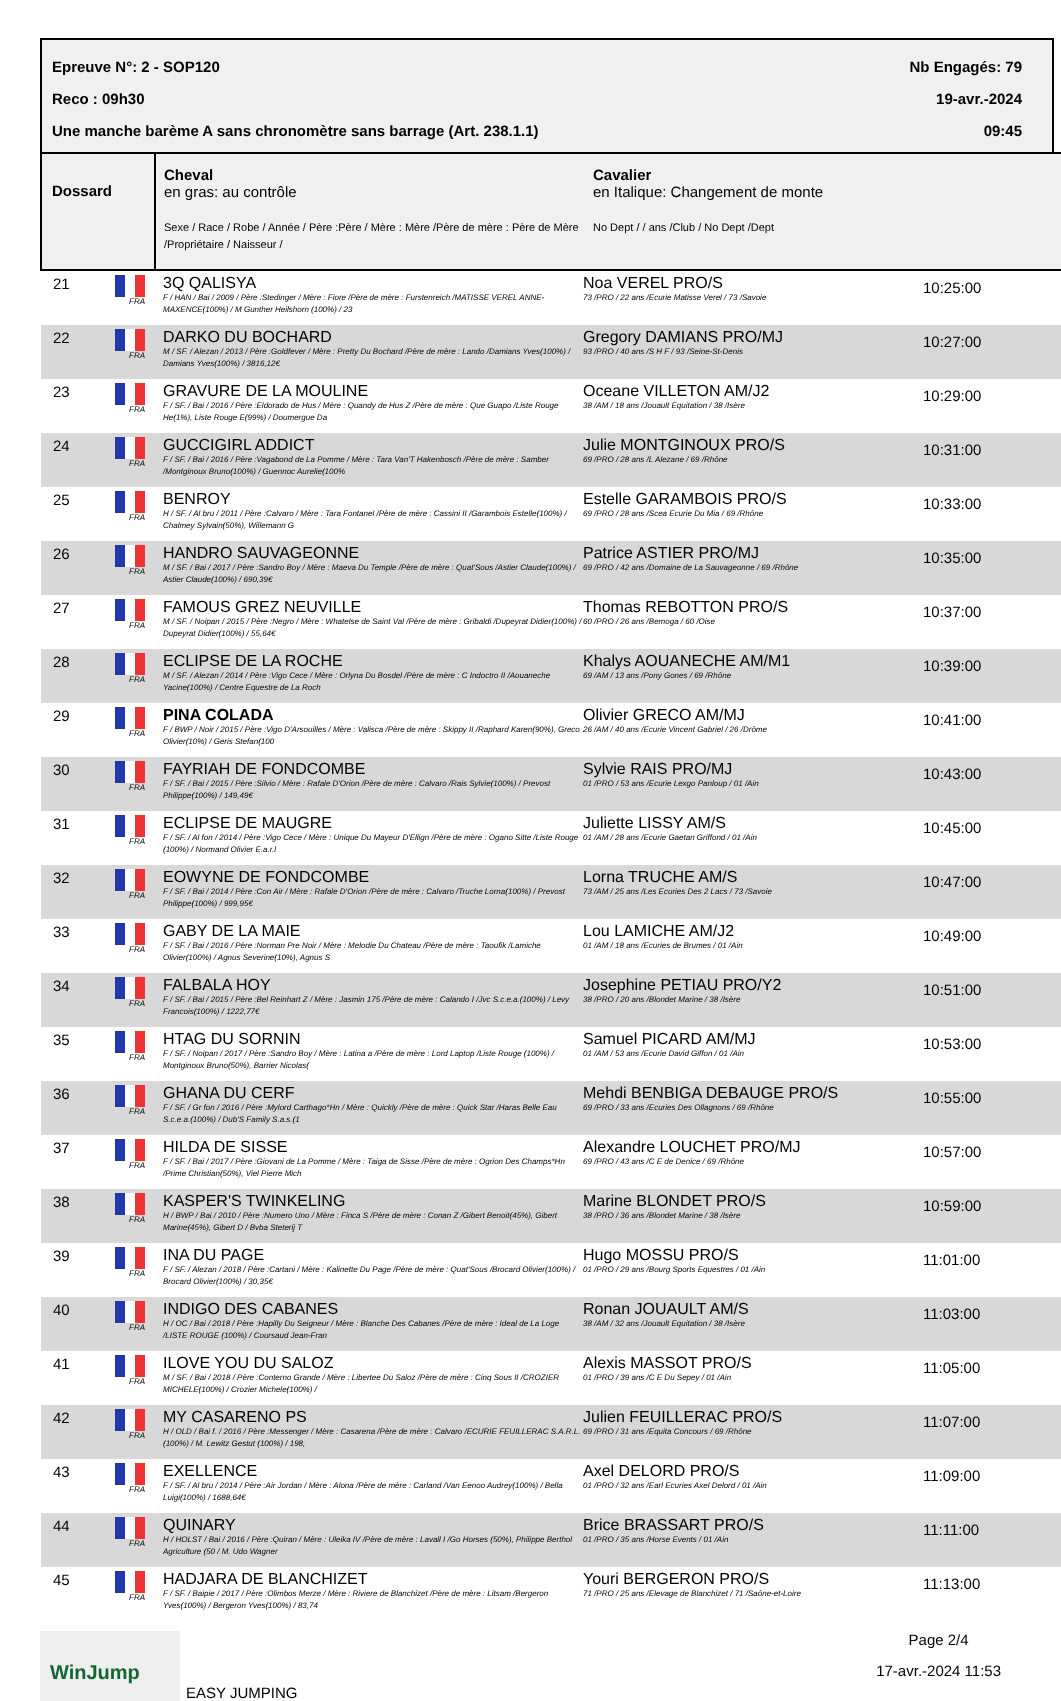Epreuve N°: 2 - SOP120 Nb Engagés: 79
Reco : 09h30 19-avr.-2024
Une manche barème A sans chronomètre sans barrage (Art. 238.1.1) 09:45
| Dossard | | Cheval en gras: au contrôle Sexe / Race / Robe / Année / Père :Père / Mère : Mère /Père de mère : Père de Mère /Propriétaire / Naisseur / | Cavalier en Italique: Changement de monte No Dept / / ans /Club / No Dept /Dept | |
| --- | --- | --- | --- | --- |
| 21 | FRA | 3Q QALISYA F / HAN / Bai / 2009 / Père :Stedinger / Mère : Fiore /Père de mère : Furstenreich /MATISSE VEREL ANNE-MAXENCE(100%) / M Gunther Heilshorn (100%) / 23 | Noa VEREL PRO/S 73 /PRO / 22 ans /Ecurie Matisse Verel / 73 /Savoie | 10:25:00 |
| 22 | FRA | DARKO DU BOCHARD M / SF. / Alezan / 2013 / Père :Goldfever / Mère : Pretty Du Bochard /Père de mère : Lando /Damians Yves(100%) / Damians Yves(100%) / 3816,12€ | Gregory DAMIANS PRO/MJ 93 /PRO / 40 ans /S H F / 93 /Seine-St-Denis | 10:27:00 |
| 23 | FRA | GRAVURE DE LA MOULINE F / SF. / Bai / 2016 / Père :Eldorado de Hus / Mère : Quandy de Hus Z /Père de mère : Que Guapo /Liste Rouge He(1%), Liste Rouge E(99%) / Doumergue Da | Oceane VILLETON AM/J2 38 /AM / 18 ans /Jouault Equitation / 38 /Isère | 10:29:00 |
| 24 | FRA | GUCCIGIRL ADDICT F / SF. / Bai / 2016 / Père :Vagabond de La Pomme / Mère : Tara Van'T Hakenbosch /Père de mère : Samber /Montginoux Bruno(100%) / Guennoc Aurelie(100% | Julie MONTGINOUX PRO/S 69 /PRO / 28 ans /L Alezane / 69 /Rhône | 10:31:00 |
| 25 | FRA | BENROY H / SF. / Al bru / 2011 / Père :Calvaro / Mère : Tara Fontanel /Père de mère : Cassini II /Garambois Estelle(100%) / Chalmey Sylvain(50%), Willemann G | Estelle GARAMBOIS PRO/S 69 /PRO / 28 ans /Scea Ecurie Du Mia / 69 /Rhône | 10:33:00 |
| 26 | FRA | HANDRO SAUVAGEONNE M / SF. / Bai / 2017 / Père :Sandro Boy / Mère : Maeva Du Temple /Père de mère : Quat'Sous /Astier Claude(100%) / Astier Claude(100%) / 690,39€ | Patrice ASTIER PRO/MJ 69 /PRO / 42 ans /Domaine de La Sauvageonne / 69 /Rhône | 10:35:00 |
| 27 | FRA | FAMOUS GREZ NEUVILLE M / SF. / Noipan / 2015 / Père :Negro / Mère : Whatelse de Saint Val /Père de mère : Gribaldi /Dupeyrat Didier(100%) / Dupeyrat Didier(100%) / 55,64€ | Thomas REBOTTON PRO/S 60 /PRO / 26 ans /Bemoga / 60 /Oise | 10:37:00 |
| 28 | FRA | ECLIPSE DE LA ROCHE M / SF. / Alezan / 2014 / Père :Vigo Cece / Mère : Orlyna Du Bosdel /Père de mère : C Indoctro II /Aouaneche Yacine(100%) / Centre Equestre de La Roch | Khalys AOUANECHE AM/M1 69 /AM / 13 ans /Pony Gones / 69 /Rhône | 10:39:00 |
| 29 | FRA | PINA COLADA F / BWP / Noir / 2015 / Père :Vigo D'Arsouilles / Mère : Valisca /Père de mère : Skippy II /Raphard Karen(90%), Greco Olivier(10%) / Geris Stefan(100 | Olivier GRECO AM/MJ 26 /AM / 40 ans /Ecurie Vincent Gabriel / 26 /Drôme | 10:41:00 |
| 30 | FRA | FAYRIAH DE FONDCOMBE F / SF. / Bai / 2015 / Père :Silvio / Mère : Rafale D'Orion /Père de mère : Calvaro /Rais Sylvie(100%) / Prevost Philippe(100%) / 149,49€ | Sylvie RAIS PRO/MJ 01 /PRO / 53 ans /Ecurie Lexgo Panloup / 01 /Ain | 10:43:00 |
| 31 | FRA | ECLIPSE DE MAUGRE F / SF. / Al fon / 2014 / Père :Vigo Cece / Mère : Unique Du Mayeur D'Ellign /Père de mère : Ogano Sitte /Liste Rouge (100%) / Normand Olivier E.a.r.l | Juliette LISSY AM/S 01 /AM / 28 ans /Ecurie Gaetan Griffond / 01 /Ain | 10:45:00 |
| 32 | FRA | EOWYNE DE FONDCOMBE F / SF. / Bai / 2014 / Père :Con Air / Mère : Rafale D'Orion /Père de mère : Calvaro /Truche Lorna(100%) / Prevost Philippe(100%) / 999,95€ | Lorna TRUCHE AM/S 73 /AM / 25 ans /Les Ecuries Des 2 Lacs / 73 /Savoie | 10:47:00 |
| 33 | FRA | GABY DE LA MAIE F / SF. / Bai / 2016 / Père :Norman Pre Noir / Mère : Melodie Du Chateau /Père de mère : Taoufik /Lamiche Olivier(100%) / Agnus Severine(10%), Agnus S | Lou LAMICHE AM/J2 01 /AM / 18 ans /Ecuries de Brumes / 01 /Ain | 10:49:00 |
| 34 | FRA | FALBALA HOY F / SF. / Bai / 2015 / Père :Bel Reinhart Z / Mère : Jasmin 175 /Père de mère : Calando I /Jvc S.c.e.a.(100%) / Levy Francois(100%) / 1222,77€ | Josephine PETIAU PRO/Y2 38 /PRO / 20 ans /Blondet Marine / 38 /Isère | 10:51:00 |
| 35 | FRA | HTAG DU SORNIN F / SF. / Noipan / 2017 / Père :Sandro Boy / Mère : Latina a /Père de mère : Lord Laptop /Liste Rouge (100%) / Montginoux Bruno(50%), Barrier Nicolas( | Samuel PICARD AM/MJ 01 /AM / 53 ans /Ecurie David Giffon / 01 /Ain | 10:53:00 |
| 36 | FRA | GHANA DU CERF F / SF. / Gr fon / 2016 / Père :Mylord Carthago*Hn / Mère : Quickly /Père de mère : Quick Star /Haras Belle Eau S.c.e.a.(100%) / Dub'S Family S.a.s.(1 | Mehdi BENBIGA DEBAUGE PRO/S 69 /PRO / 33 ans /Ecuries Des Ollagnons / 69 /Rhône | 10:55:00 |
| 37 | FRA | HILDA DE SISSE F / SF. / Bai / 2017 / Père :Giovani de La Pomme / Mère : Taiga de Sisse /Père de mère : Ogrion Des Champs*Hn /Prime Christian(50%), Viel Pierre Mich | Alexandre LOUCHET PRO/MJ 69 /PRO / 43 ans /C E de Denice / 69 /Rhône | 10:57:00 |
| 38 | FRA | KASPER'S TWINKELING H / BWP / Bai / 2010 / Père :Numero Uno / Mère : Finca S /Père de mère : Conan Z /Gibert Benoit(45%), Gibert Marine(45%), Gibert D / Bvba Steterij T | Marine BLONDET PRO/S 38 /PRO / 36 ans /Blondet Marine / 38 /Isère | 10:59:00 |
| 39 | FRA | INA DU PAGE F / SF. / Alezan / 2018 / Père :Cartani / Mère : Kalinette Du Page /Père de mère : Quat'Sous /Brocard Olivier(100%) / Brocard Olivier(100%) / 30,35€ | Hugo MOSSU PRO/S 01 /PRO / 29 ans /Bourg Sports Equestres / 01 /Ain | 11:01:00 |
| 40 | FRA | INDIGO DES CABANES H / OC / Bai / 2018 / Père :Hapilly Du Seigneur / Mère : Blanche Des Cabanes /Père de mère : Ideal de La Loge /LISTE ROUGE (100%) / Coursaud Jean-Fran | Ronan JOUAULT AM/S 38 /AM / 32 ans /Jouault Equitation / 38 /Isère | 11:03:00 |
| 41 | FRA | ILOVE YOU DU SALOZ M / SF. / Bai / 2018 / Père :Conterno Grande / Mère : Libertee Du Saloz /Père de mère : Cinq Sous II /CROZIER MICHELE(100%) / Crozier Michele(100%) / | Alexis MASSOT PRO/S 01 /PRO / 39 ans /C E Du Sepey / 01 /Ain | 11:05:00 |
| 42 | FRA | MY CASARENO PS H / OLD / Bai f. / 2016 / Père :Messenger / Mère : Casarena /Père de mère : Calvaro /ECURIE FEUILLERAC S.A.R.L.(100%) / M. Lewitz Gestut (100%) / 198, | Julien FEUILLERAC PRO/S 69 /PRO / 31 ans /Equita Concours / 69 /Rhône | 11:07:00 |
| 43 | FRA | EXELLENCE F / SF. / Al bru / 2014 / Père :Air Jordan / Mère : Alona /Père de mère : Carland /Van Eenoo Audrey(100%) / Bella Luigi(100%) / 1688,64€ | Axel DELORD PRO/S 01 /PRO / 32 ans /Earl Ecuries Axel Delord / 01 /Ain | 11:09:00 |
| 44 | FRA | QUINARY H / HOLST / Bai / 2016 / Père :Quiran / Mère : Uleika IV /Père de mère : Lavall I /Go Horses (50%), Philippe Berthol Agriculture (50 / M. Udo Wagner | Brice BRASSART PRO/S 01 /PRO / 35 ans /Horse Events / 01 /Ain | 11:11:00 |
| 45 | FRA | HADJARA DE BLANCHIZET F / SF. / Baipie / 2017 / Père :Olimbos Merze / Mère : Riviere de Blanchizet /Père de mère : Litsam /Bergeron Yves(100%) / Bergeron Yves(100%) / 83,74 | Youri BERGERON PRO/S 71 /PRO / 25 ans /Elevage de Blanchizet / 71 /Saône-et-Loire | 11:13:00 |
WinJump
EASY JUMPING
Page 2/4
17-avr.-2024 11:53